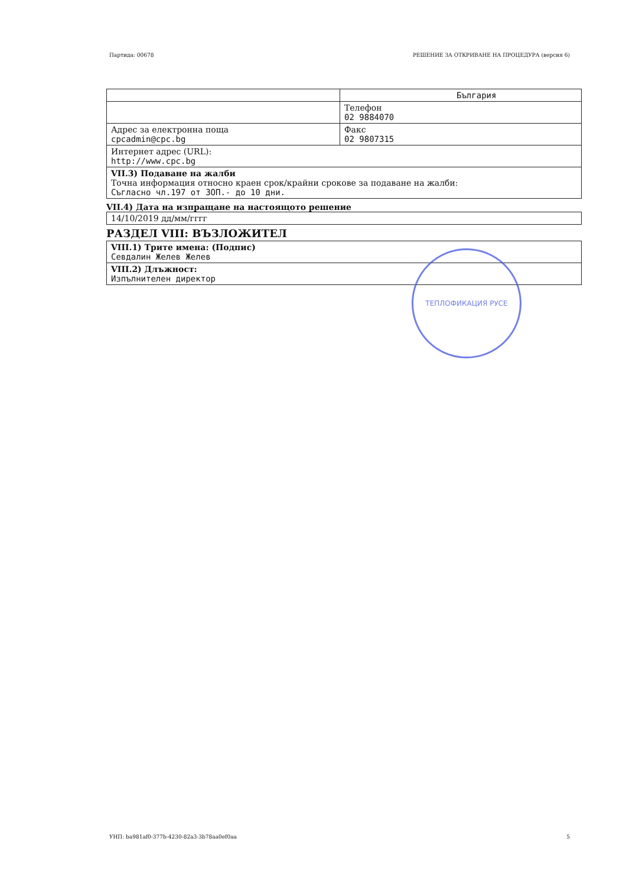Партида: 00678 РЕШЕНИЕ ЗА ОТКРИВАНЕ НА ПРОЦЕДУРА (версия 6)
| | България |
| | Телефон 02 9884070 |
| Адрес за електронна поща cpcadmin@cpc.bg | Факс 02 9807315 |
| Интернет адрес (URL): http://www.cpc.bg | |
| VII.3) Подаване на жалби Точна информация относно краен срок/крайни срокове за подаване на жалби: Съгласно чл.197 от ЗОП.- до 10 дни. | |
VII.4) Дата на изпращане на настоящото решение
| 14/10/2019 дд/мм/гггг |
РАЗДЕЛ VIII: ВЪЗЛОЖИТЕЛ
| VIII.1) Трите имена: (Подпис) Севдалин Желев Желев |
| VIII.2) Длъжност: Изпълнителен директор |
ТЕПЛОФИКАЦИЯ РУСЕ
УНП: ba981af0-377b-4230-82a3-3b78aa0ef0aa 5